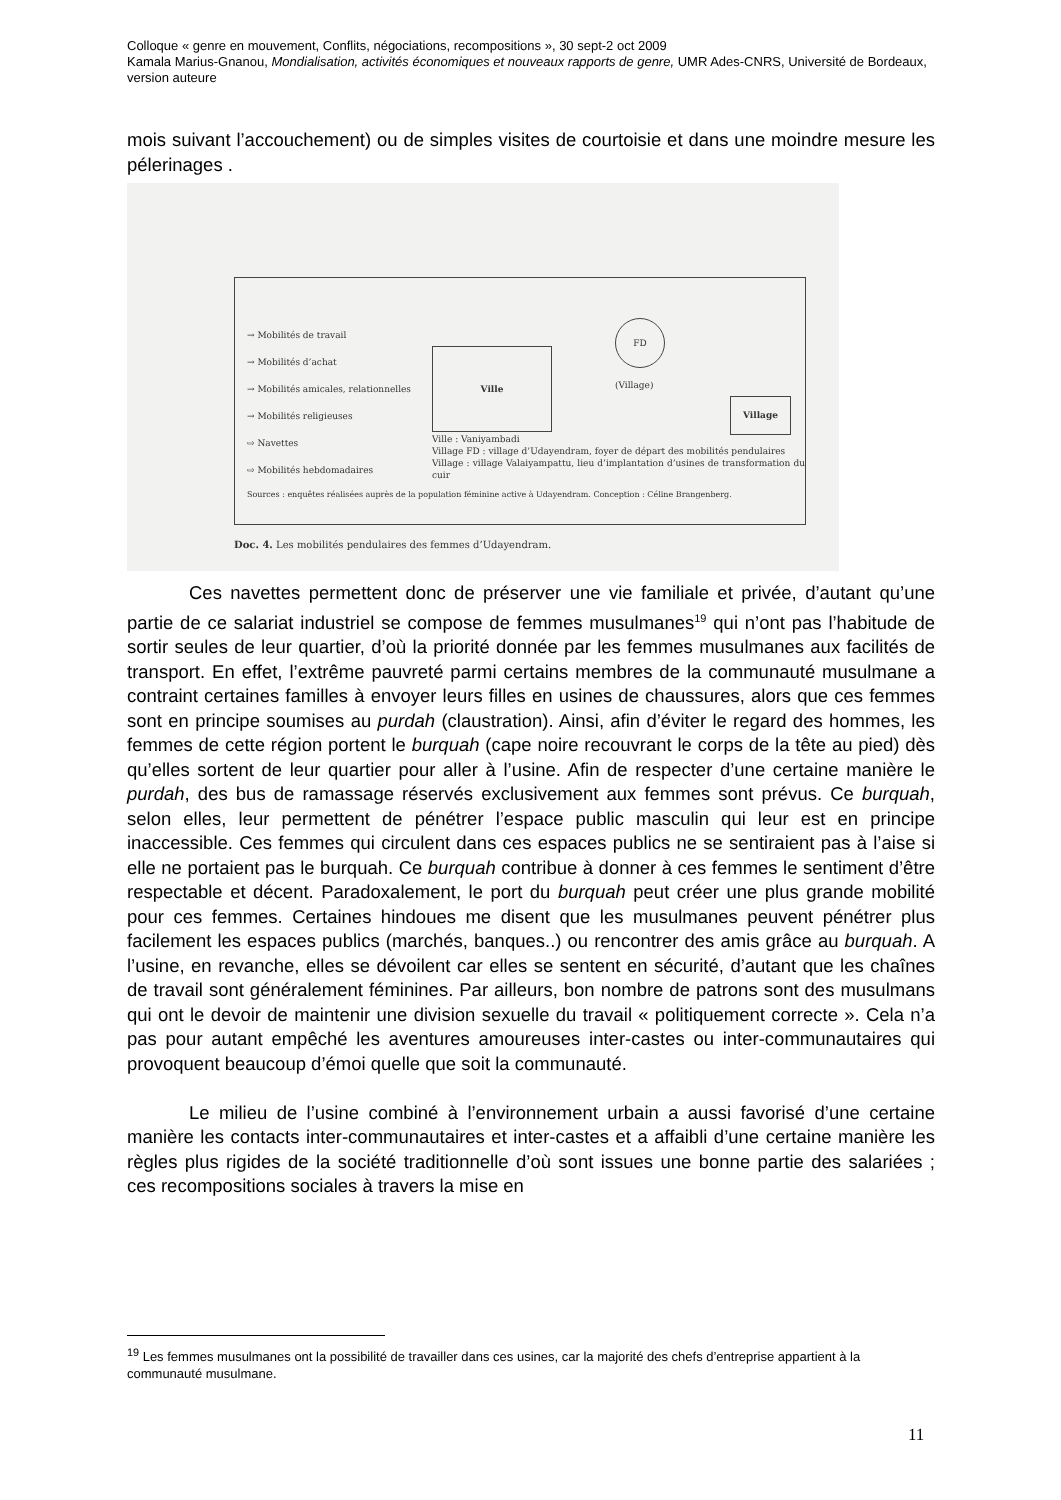Colloque « genre en mouvement, Conflits, négociations, recompositions », 30 sept-2 oct 2009
Kamala Marius-Gnanou, Mondialisation, activités économiques et nouveaux rapports de genre, UMR Ades-CNRS, Université de Bordeaux, version auteure
mois suivant l’accouchement) ou de simples visites de courtoisie et dans une moindre mesure les pélerinages .
→ Mobilités de travail
→ Mobilités d’achat
→ Mobilités amicales, relationnelles
→ Mobilités religieuses
⇨ Navettes
⇨ Mobilités hebdomadaires
Ville
FD
(Village)
Village
Ville : Vaniyambadi
Village FD : village d’Udayendram, foyer de départ des mobilités pendulaires
Village : village Valaiyampattu, lieu d’implantation d’usines de transformation du cuir
Sources : enquêtes réalisées auprès de la population féminine active à Udayendram. Conception : Céline Brangenberg.
Doc. 4. Les mobilités pendulaires des femmes d’Udayendram.
Ces navettes permettent donc de préserver une vie familiale et privée, d’autant qu’une partie de ce salariat industriel se compose de femmes musulmanes<sup>19</sup> qui n’ont pas l’habitude de sortir seules de leur quartier, d’où la priorité donnée par les femmes musulmanes aux facilités de transport. En effet, l’extrême pauvreté parmi certains membres de la communauté musulmane a contraint certaines familles à envoyer leurs filles en usines de chaussures, alors que ces femmes sont en principe soumises au purdah (claustration). Ainsi, afin d’éviter le regard des hommes, les femmes de cette région portent le burquah (cape noire recouvrant le corps de la tête au pied) dès qu’elles sortent de leur quartier pour aller à l’usine. Afin de respecter d’une certaine manière le purdah, des bus de ramassage réservés exclusivement aux femmes sont prévus. Ce burquah, selon elles, leur permettent de pénétrer l’espace public masculin qui leur est en principe inaccessible. Ces femmes qui circulent dans ces espaces publics ne se sentiraient pas à l’aise si elle ne portaient pas le burquah. Ce burquah contribue à donner à ces femmes le sentiment d’être respectable et décent. Paradoxalement, le port du burquah peut créer une plus grande mobilité pour ces femmes. Certaines hindoues me disent que les musulmanes peuvent pénétrer plus facilement les espaces publics (marchés, banques..) ou rencontrer des amis grâce au burquah. A l’usine, en revanche, elles se dévoilent car elles se sentent en sécurité, d’autant que les chaînes de travail sont généralement féminines. Par ailleurs, bon nombre de patrons sont des musulmans qui ont le devoir de maintenir une division sexuelle du travail « politiquement correcte ». Cela n’a pas pour autant empêché les aventures amoureuses inter-castes ou inter-communautaires qui provoquent beaucoup d’émoi quelle que soit la communauté.
Le milieu de l’usine combiné à l’environnement urbain a aussi favorisé d’une certaine manière les contacts inter-communautaires et inter-castes et a affaibli d’une certaine manière les règles plus rigides de la société traditionnelle d’où sont issues une bonne partie des salariées ; ces recompositions sociales à travers la mise en
<sup>19</sup> Les femmes musulmanes ont la possibilité de travailler dans ces usines, car la majorité des chefs d’entreprise appartient à la communauté musulmane.
11